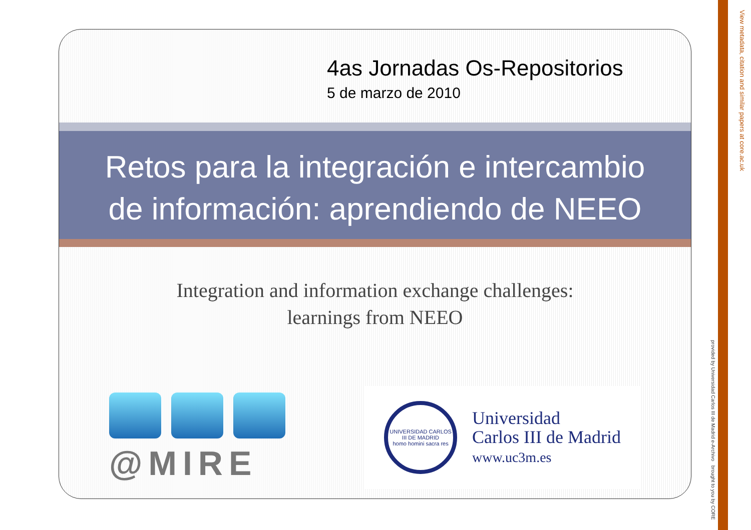4as Jornadas Os-Repositorios
5 de marzo de 2010
Retos para la integración e intercambio
de información: aprendiendo de NEEO
Integration and information exchange challenges:
learnings from NEEO
@MIRE
UNIVERSIDAD CARLOS III DE MADRID
homo homini sacra res
Universidad
Carlos III de Madrid
www.uc3m.es
View metadata, citation and similar papers at core.ac.uk
provided by Universidad Carlos III de Madrid e-Archivo brought to you by CORE